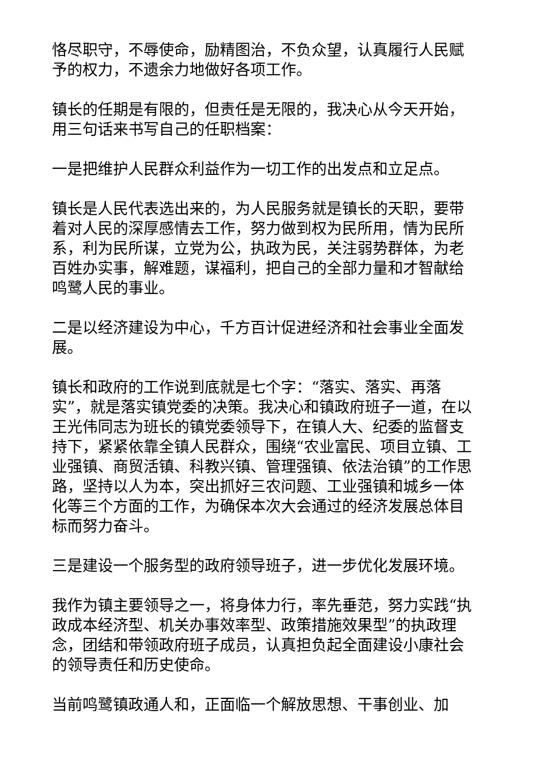恪尽职守，不辱使命，励精图治，不负众望，认真履行人民赋予的权力，不遗余力地做好各项工作。
镇长的任期是有限的，但责任是无限的，我决心从今天开始，用三句话来书写自己的任职档案：
一是把维护人民群众利益作为一切工作的出发点和立足点。
镇长是人民代表选出来的，为人民服务就是镇长的天职，要带着对人民的深厚感情去工作，努力做到权为民所用，情为民所系，利为民所谋，立党为公，执政为民，关注弱势群体，为老百姓办实事，解难题，谋福利，把自己的全部力量和才智献给鸣鹭人民的事业。
二是以经济建设为中心，千方百计促进经济和社会事业全面发展。
镇长和政府的工作说到底就是七个字：“落实、落实、再落实”，就是落实镇党委的决策。我决心和镇政府班子一道，在以王光伟同志为班长的镇党委领导下，在镇人大、纪委的监督支持下，紧紧依靠全镇人民群众，围绕“农业富民、项目立镇、工业强镇、商贸活镇、科教兴镇、管理强镇、依法治镇”的工作思路，坚持以人为本，突出抓好三农问题、工业强镇和城乡一体化等三个方面的工作，为确保本次大会通过的经济发展总体目标而努力奋斗。
三是建设一个服务型的政府领导班子，进一步优化发展环境。
我作为镇主要领导之一，将身体力行，率先垂范，努力实践“执政成本经济型、机关办事效率型、政策措施效果型”的执政理念，团结和带领政府班子成员，认真担负起全面建设小康社会的领导责任和历史使命。
当前鸣鹭镇政通人和，正面临一个解放思想、干事创业、加